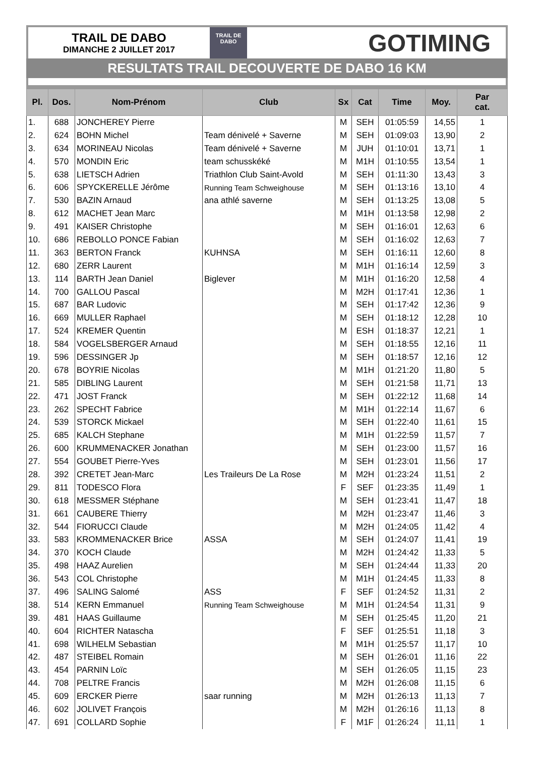TRAIL DE DABO
DIMANCHE 2 JUILLET 2017
TRAIL DE
DABO
GOTIMING
RESULTATS TRAIL DECOUVERTE DE DABO 16 KM
| Pl. | Dos. | Nom-Prénom | Club | Sx | Cat | Time | Moy. | Par cat. |
| --- | --- | --- | --- | --- | --- | --- | --- | --- |
| 1. | 688 | JONCHEREY Pierre | | M | SEH | 01:05:59 | 14,55 | 1 |
| 2. | 624 | BOHN Michel | Team dénivelé + Saverne | M | SEH | 01:09:03 | 13,90 | 2 |
| 3. | 634 | MORINEAU Nicolas | Team dénivelé + Saverne | M | JUH | 01:10:01 | 13,71 | 1 |
| 4. | 570 | MONDIN Eric | team schusskéké | M | M1H | 01:10:55 | 13,54 | 1 |
| 5. | 638 | LIETSCH Adrien | Triathlon Club Saint-Avold | M | SEH | 01:11:30 | 13,43 | 3 |
| 6. | 606 | SPYCKERELLE Jérôme | Running Team Schweighouse | M | SEH | 01:13:16 | 13,10 | 4 |
| 7. | 530 | BAZIN Arnaud | ana athlé saverne | M | SEH | 01:13:25 | 13,08 | 5 |
| 8. | 612 | MACHET Jean Marc | | M | M1H | 01:13:58 | 12,98 | 2 |
| 9. | 491 | KAISER Christophe | | M | SEH | 01:16:01 | 12,63 | 6 |
| 10. | 686 | REBOLLO PONCE Fabian | | M | SEH | 01:16:02 | 12,63 | 7 |
| 11. | 363 | BERTON Franck | KUHNSA | M | SEH | 01:16:11 | 12,60 | 8 |
| 12. | 680 | ZERR Laurent | | M | M1H | 01:16:14 | 12,59 | 3 |
| 13. | 114 | BARTH Jean Daniel | Biglever | M | M1H | 01:16:20 | 12,58 | 4 |
| 14. | 700 | GALLOU Pascal | | M | M2H | 01:17:41 | 12,36 | 1 |
| 15. | 687 | BAR Ludovic | | M | SEH | 01:17:42 | 12,36 | 9 |
| 16. | 669 | MULLER Raphael | | M | SEH | 01:18:12 | 12,28 | 10 |
| 17. | 524 | KREMER Quentin | | M | ESH | 01:18:37 | 12,21 | 1 |
| 18. | 584 | VOGELSBERGER Arnaud | | M | SEH | 01:18:55 | 12,16 | 11 |
| 19. | 596 | DESSINGER Jp | | M | SEH | 01:18:57 | 12,16 | 12 |
| 20. | 678 | BOYRIE Nicolas | | M | M1H | 01:21:20 | 11,80 | 5 |
| 21. | 585 | DIBLING Laurent | | M | SEH | 01:21:58 | 11,71 | 13 |
| 22. | 471 | JOST Franck | | M | SEH | 01:22:12 | 11,68 | 14 |
| 23. | 262 | SPECHT Fabrice | | M | M1H | 01:22:14 | 11,67 | 6 |
| 24. | 539 | STORCK Mickael | | M | SEH | 01:22:40 | 11,61 | 15 |
| 25. | 685 | KALCH Stephane | | M | M1H | 01:22:59 | 11,57 | 7 |
| 26. | 600 | KRUMMENACKER Jonathan | | M | SEH | 01:23:00 | 11,57 | 16 |
| 27. | 554 | GOUBET Pierre-Yves | | M | SEH | 01:23:01 | 11,56 | 17 |
| 28. | 392 | CRETET Jean-Marc | Les Traileurs De La Rose | M | M2H | 01:23:24 | 11,51 | 2 |
| 29. | 811 | TODESCO Flora | | F | SEF | 01:23:35 | 11,49 | 1 |
| 30. | 618 | MESSMER Stéphane | | M | SEH | 01:23:41 | 11,47 | 18 |
| 31. | 661 | CAUBERE Thierry | | M | M2H | 01:23:47 | 11,46 | 3 |
| 32. | 544 | FIORUCCI Claude | | M | M2H | 01:24:05 | 11,42 | 4 |
| 33. | 583 | KROMMENACKER Brice | ASSA | M | SEH | 01:24:07 | 11,41 | 19 |
| 34. | 370 | KOCH Claude | | M | M2H | 01:24:42 | 11,33 | 5 |
| 35. | 498 | HAAZ Aurelien | | M | SEH | 01:24:44 | 11,33 | 20 |
| 36. | 543 | COL Christophe | | M | M1H | 01:24:45 | 11,33 | 8 |
| 37. | 496 | SALING Salomé | ASS | F | SEF | 01:24:52 | 11,31 | 2 |
| 38. | 514 | KERN Emmanuel | Running Team Schweighouse | M | M1H | 01:24:54 | 11,31 | 9 |
| 39. | 481 | HAAS Guillaume | | M | SEH | 01:25:45 | 11,20 | 21 |
| 40. | 604 | RICHTER Natascha | | F | SEF | 01:25:51 | 11,18 | 3 |
| 41. | 698 | WILHELM Sebastian | | M | M1H | 01:25:57 | 11,17 | 10 |
| 42. | 487 | STEIBEL Romain | | M | SEH | 01:26:01 | 11,16 | 22 |
| 43. | 454 | PARNIN Loïc | | M | SEH | 01:26:05 | 11,15 | 23 |
| 44. | 708 | PELTRE Francis | | M | M2H | 01:26:08 | 11,15 | 6 |
| 45. | 609 | ERCKER Pierre | saar running | M | M2H | 01:26:13 | 11,13 | 7 |
| 46. | 602 | JOLIVET François | | M | M2H | 01:26:16 | 11,13 | 8 |
| 47. | 691 | COLLARD Sophie | | F | M1F | 01:26:24 | 11,11 | 1 |